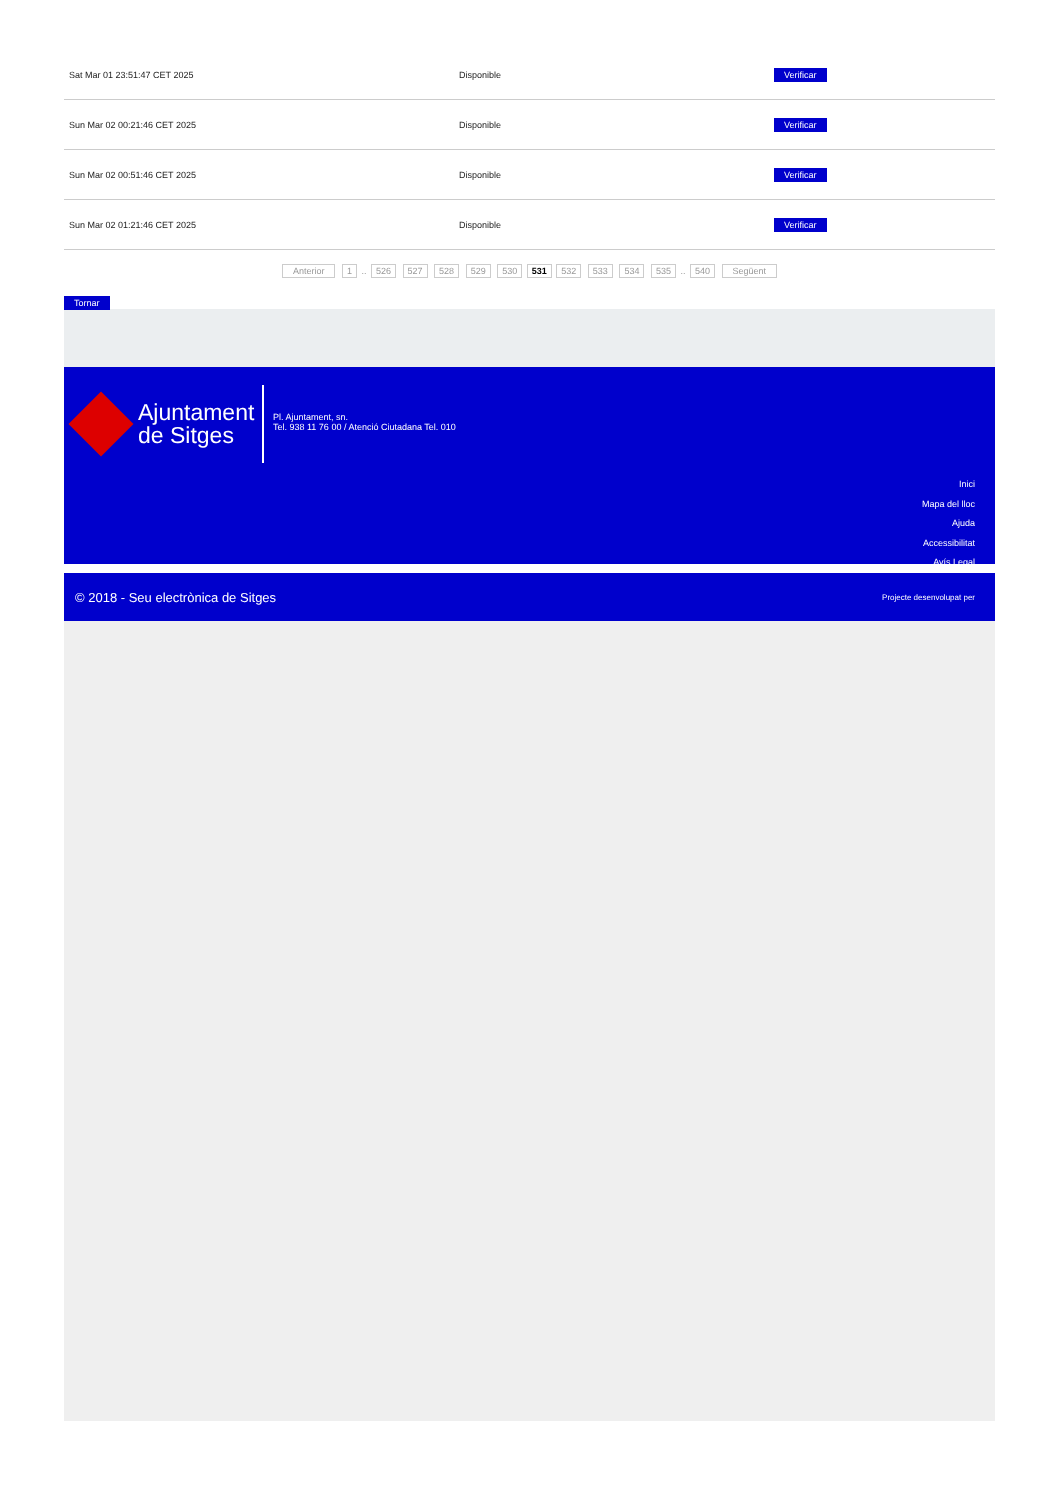| Sat Mar 01 23:51:47 CET 2025 | Disponible | Verificar |
| Sun Mar 02 00:21:46 CET 2025 | Disponible | Verificar |
| Sun Mar 02 00:51:46 CET 2025 | Disponible | Verificar |
| Sun Mar 02 01:21:46 CET 2025 | Disponible | Verificar |
Anterior 1 .. 526 527 528 529 530 531 532 533 534 535 .. 540 Següent
Tornar
Ajuntament
de Sitges
Pl. Ajuntament, sn.
Tel. 938 11 76 00 / Atenció Ciutadana Tel. 010
Inici
Mapa del lloc
Ajuda
Accessibilitat
Avís Legal
© 2018 - Seu electrònica de Sitges Projecte desenvolupat per